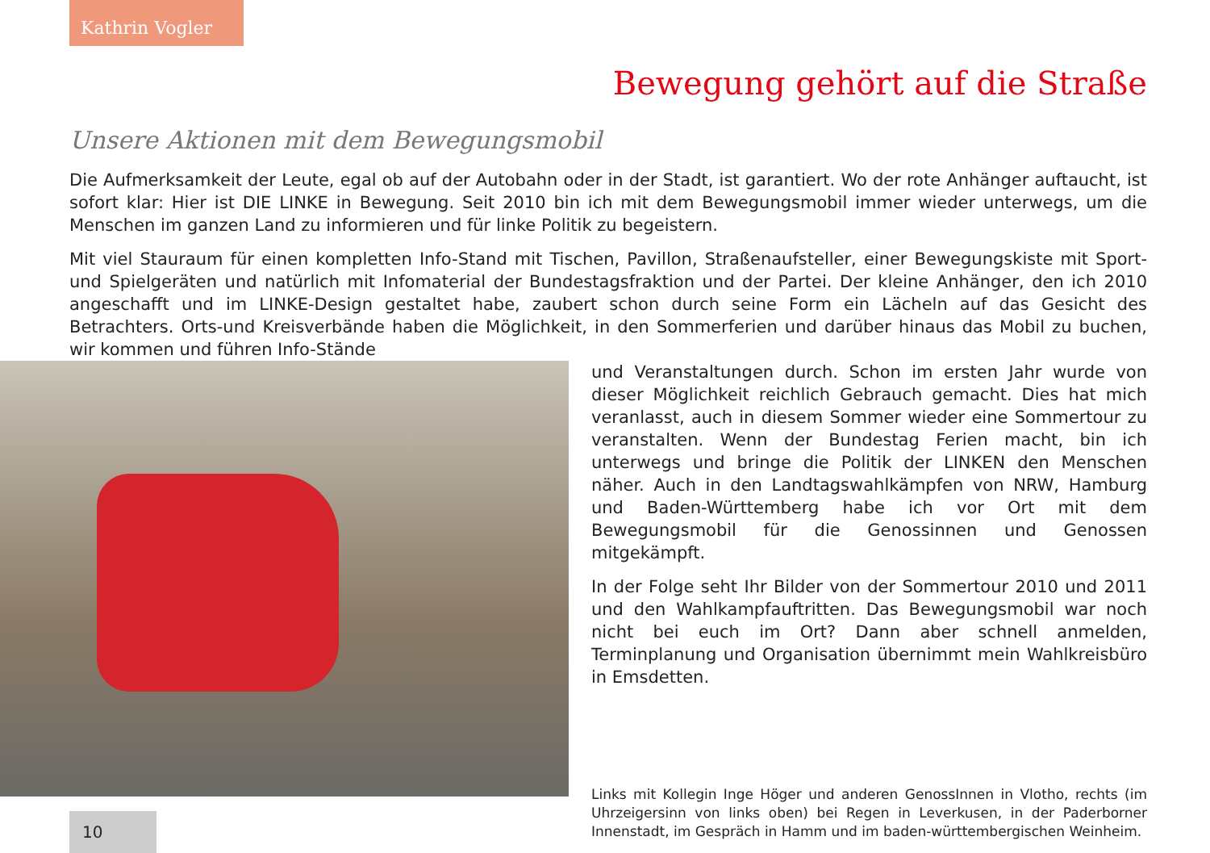Kathrin Vogler
Bewegung gehört auf die Straße
Unsere Aktionen mit dem Bewegungsmobil
Die Aufmerksamkeit der Leute, egal ob auf der Autobahn oder in der Stadt, ist garantiert. Wo der rote Anhänger auftaucht, ist sofort klar: Hier ist DIE LINKE in Bewegung. Seit 2010 bin ich mit dem Bewegungsmobil immer wieder unterwegs, um die Menschen im ganzen Land zu informieren und für linke Politik zu begeistern.
Mit viel Stauraum für einen kompletten Info-Stand mit Tischen, Pavillon, Straßenaufsteller, einer Bewegungskiste mit Sport- und Spielgeräten und natürlich mit Infomaterial der Bundestagsfraktion und der Partei. Der kleine Anhänger, den ich 2010 angeschafft und im LINKE-Design gestaltet habe, zaubert schon durch seine Form ein Lächeln auf das Gesicht des Betrachters. Orts-und Kreis­verbände haben die Möglichkeit, in den Sommerferien und darüber hinaus das Mobil zu buchen, wir kommen und führen Info-Stände
und Veranstaltungen durch. Schon im ersten Jahr wurde von dieser Möglichkeit reichlich Gebrauch gemacht. Dies hat mich veranlasst, auch in diesem Sommer wieder eine Sommertour zu veranstalten. Wenn der Bundestag Ferien macht, bin ich unterwegs und bringe die Politik der LINKEN den Menschen näher. Auch in den Landtagswahl­kämpfen von NRW, Hamburg und Baden-Württemberg habe ich vor Ort mit dem Bewegungsmobil für die Genossinnen und Genossen mitgekämpft.
In der Folge seht Ihr Bilder von der Sommertour 2010 und 2011 und den Wahlkampfauftritten. Das Bewegungsmobil war noch nicht bei euch im Ort? Dann aber schnell anmelden, Terminplanung und Orga­nisation übernimmt mein Wahlkreisbüro in Emsdetten.
Links mit Kollegin Inge Höger und anderen GenossInnen in Vlotho, rechts (im Uhrzeigersinn von links oben) bei Regen in Leverkusen, in der Paderborner Innenstadt, im Gespräch in Hamm und im baden-württembergischen Weinheim.
10